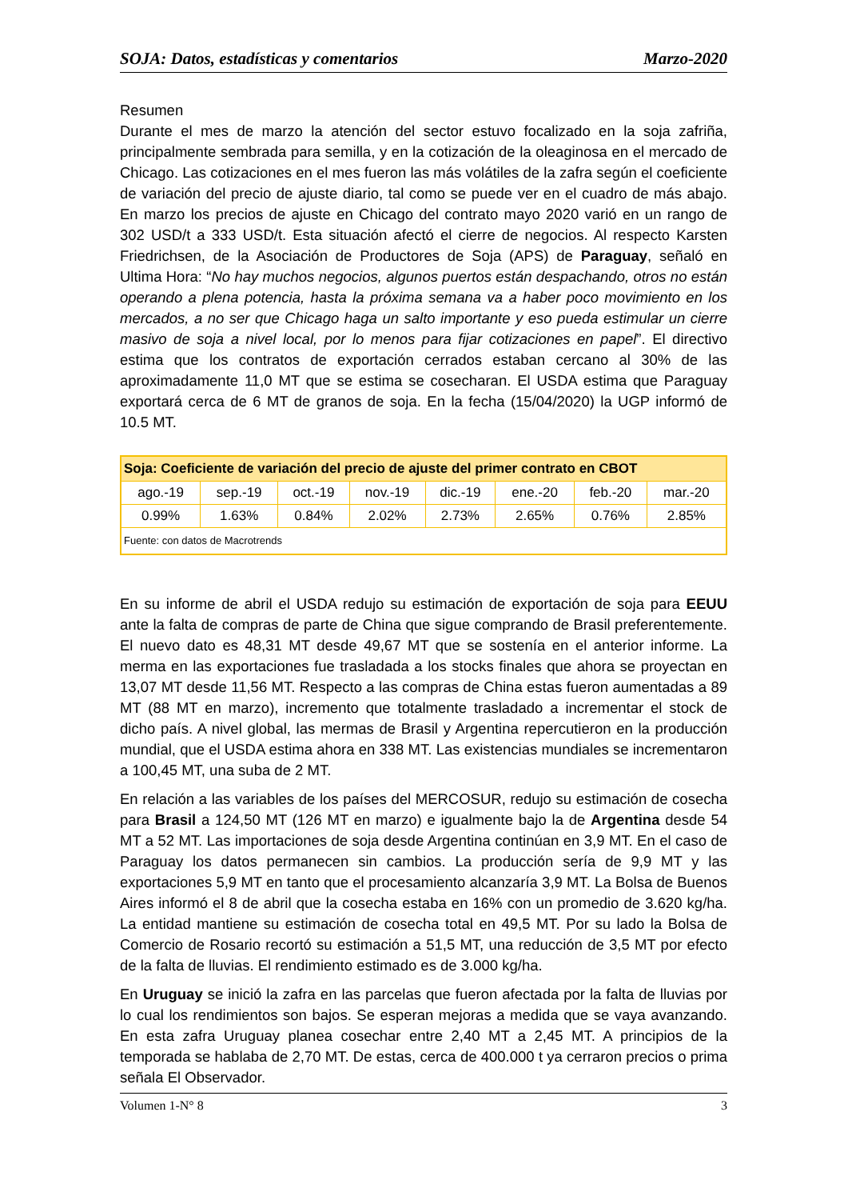SOJA: Datos, estadísticas y comentarios Marzo-2020
Resumen
Durante el mes de marzo la atención del sector estuvo focalizado en la soja zafriña, principalmente sembrada para semilla, y en la cotización de la oleaginosa en el mercado de Chicago. Las cotizaciones en el mes fueron las más volátiles de la zafra según el coeficiente de variación del precio de ajuste diario, tal como se puede ver en el cuadro de más abajo. En marzo los precios de ajuste en Chicago del contrato mayo 2020 varió en un rango de 302 USD/t a 333 USD/t. Esta situación afectó el cierre de negocios. Al respecto Karsten Friedrichsen, de la Asociación de Productores de Soja (APS) de Paraguay, señaló en Ultima Hora: “No hay muchos negocios, algunos puertos están despachando, otros no están operando a plena potencia, hasta la próxima semana va a haber poco movimiento en los mercados, a no ser que Chicago haga un salto importante y eso pueda estimular un cierre masivo de soja a nivel local, por lo menos para fijar cotizaciones en papel”. El directivo estima que los contratos de exportación cerrados estaban cercano al 30% de las aproximadamente 11,0 MT que se estima se cosecharan. El USDA estima que Paraguay exportará cerca de 6 MT de granos de soja. En la fecha (15/04/2020) la UGP informó de 10.5 MT.
| Soja: Coeficiente de variación del precio de ajuste del primer contrato en CBOT | | | | | | | |
| ago.-19 | sep.-19 | oct.-19 | nov.-19 | dic.-19 | ene.-20 | feb.-20 | mar.-20 |
| 0.99% | 1.63% | 0.84% | 2.02% | 2.73% | 2.65% | 0.76% | 2.85% |
| Fuente: con datos de Macrotrends | | | | | | | |
En su informe de abril el USDA redujo su estimación de exportación de soja para EEUU ante la falta de compras de parte de China que sigue comprando de Brasil preferentemente. El nuevo dato es 48,31 MT desde 49,67 MT que se sostenía en el anterior informe. La merma en las exportaciones fue trasladada a los stocks finales que ahora se proyectan en 13,07 MT desde 11,56 MT. Respecto a las compras de China estas fueron aumentadas a 89 MT (88 MT en marzo), incremento que totalmente trasladado a incrementar el stock de dicho país. A nivel global, las mermas de Brasil y Argentina repercutieron en la producción mundial, que el USDA estima ahora en 338 MT. Las existencias mundiales se incrementaron a 100,45 MT, una suba de 2 MT.
En relación a las variables de los países del MERCOSUR, redujo su estimación de cosecha para Brasil a 124,50 MT (126 MT en marzo) e igualmente bajo la de Argentina desde 54 MT a 52 MT. Las importaciones de soja desde Argentina continúan en 3,9 MT. En el caso de Paraguay los datos permanecen sin cambios. La producción sería de 9,9 MT y las exportaciones 5,9 MT en tanto que el procesamiento alcanzaría 3,9 MT. La Bolsa de Buenos Aires informó el 8 de abril que la cosecha estaba en 16% con un promedio de 3.620 kg/ha. La entidad mantiene su estimación de cosecha total en 49,5 MT. Por su lado la Bolsa de Comercio de Rosario recortó su estimación a 51,5 MT, una reducción de 3,5 MT por efecto de la falta de lluvias. El rendimiento estimado es de 3.000 kg/ha.
En Uruguay se inició la zafra en las parcelas que fueron afectada por la falta de lluvias por lo cual los rendimientos son bajos. Se esperan mejoras a medida que se vaya avanzando. En esta zafra Uruguay planea cosechar entre 2,40 MT a 2,45 MT. A principios de la temporada se hablaba de 2,70 MT. De estas, cerca de 400.000 t ya cerraron precios o prima señala El Observador.
Volumen 1-N° 8 3